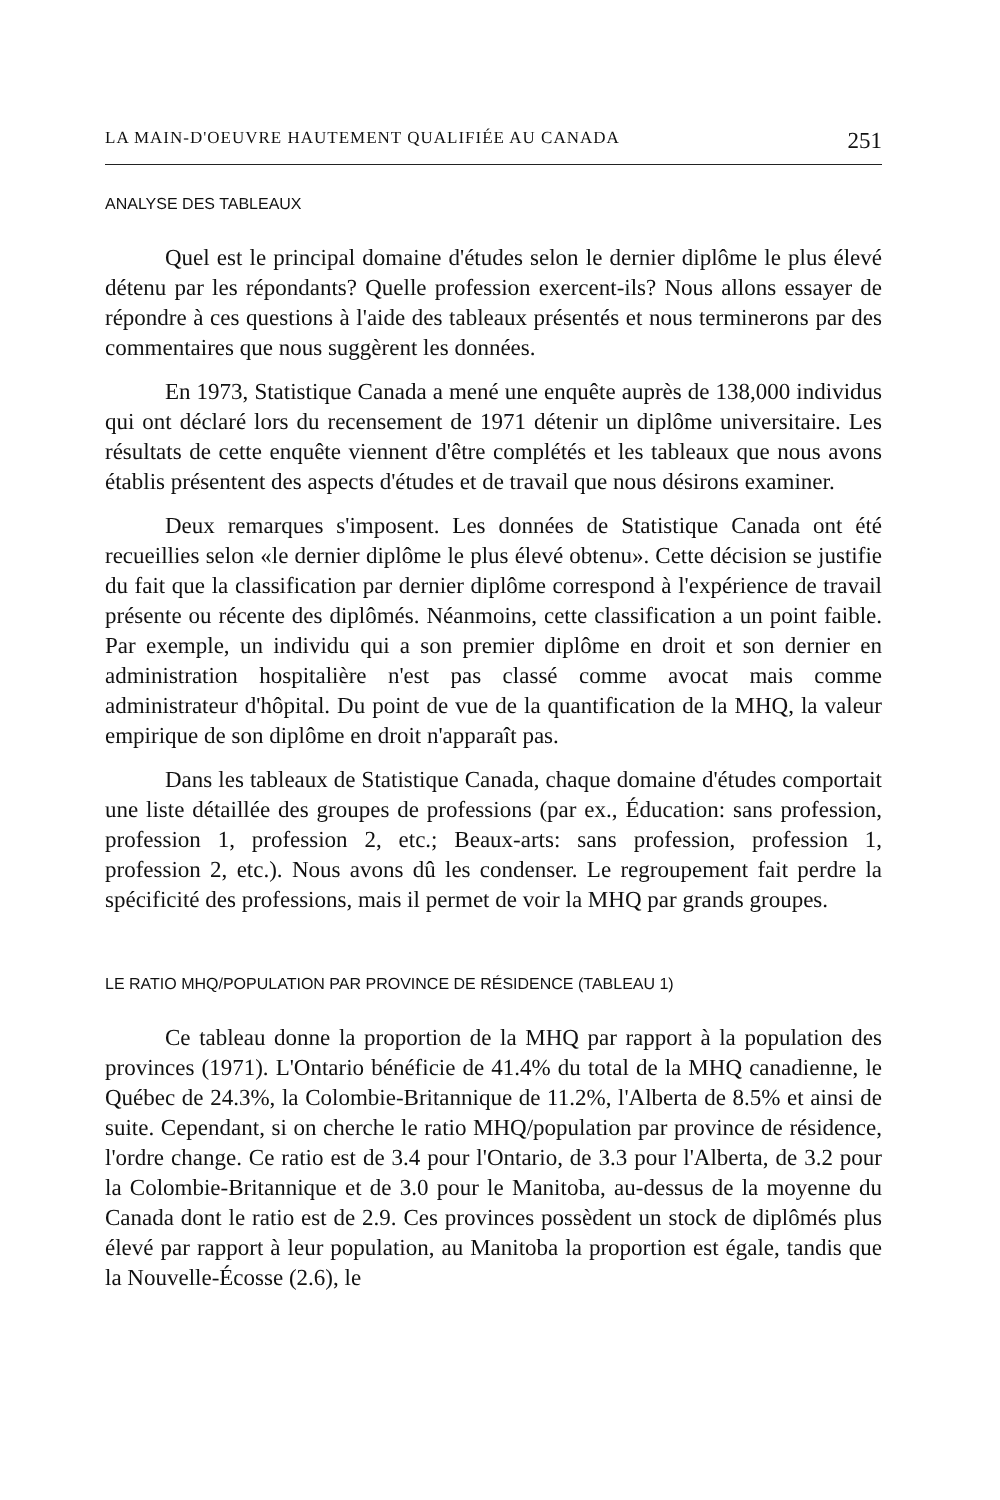LA MAIN-D'OEUVRE HAUTEMENT QUALIFIÉE AU CANADA 251
ANALYSE DES TABLEAUX
Quel est le principal domaine d'études selon le dernier diplôme le plus élevé détenu par les répondants? Quelle profession exercent-ils? Nous allons essayer de répondre à ces questions à l'aide des tableaux présentés et nous terminerons par des commentaires que nous suggèrent les données.
En 1973, Statistique Canada a mené une enquête auprès de 138,000 individus qui ont déclaré lors du recensement de 1971 détenir un diplôme universitaire. Les résultats de cette enquête viennent d'être complétés et les tableaux que nous avons établis présentent des aspects d'études et de travail que nous désirons examiner.
Deux remarques s'imposent. Les données de Statistique Canada ont été recueillies selon «le dernier diplôme le plus élevé obtenu». Cette décision se justifie du fait que la classification par dernier diplôme correspond à l'expérience de travail présente ou récente des diplômés. Néanmoins, cette classification a un point faible. Par exemple, un individu qui a son premier diplôme en droit et son dernier en administration hospitalière n'est pas classé comme avocat mais comme administrateur d'hôpital. Du point de vue de la quantification de la MHQ, la valeur empirique de son diplôme en droit n'apparaît pas.
Dans les tableaux de Statistique Canada, chaque domaine d'études comportait une liste détaillée des groupes de professions (par ex., Éducation: sans profession, profession 1, profession 2, etc.; Beaux-arts: sans profession, profession 1, profession 2, etc.). Nous avons dû les condenser. Le regroupement fait perdre la spécificité des professions, mais il permet de voir la MHQ par grands groupes.
LE RATIO MHQ/POPULATION PAR PROVINCE DE RÉSIDENCE (TABLEAU 1)
Ce tableau donne la proportion de la MHQ par rapport à la population des provinces (1971). L'Ontario bénéficie de 41.4% du total de la MHQ canadienne, le Québec de 24.3%, la Colombie-Britannique de 11.2%, l'Alberta de 8.5% et ainsi de suite. Cependant, si on cherche le ratio MHQ/population par province de résidence, l'ordre change. Ce ratio est de 3.4 pour l'Ontario, de 3.3 pour l'Alberta, de 3.2 pour la Colombie-Britannique et de 3.0 pour le Manitoba, au-dessus de la moyenne du Canada dont le ratio est de 2.9. Ces provinces possèdent un stock de diplômés plus élevé par rapport à leur population, au Manitoba la proportion est égale, tandis que la Nouvelle-Écosse (2.6), le